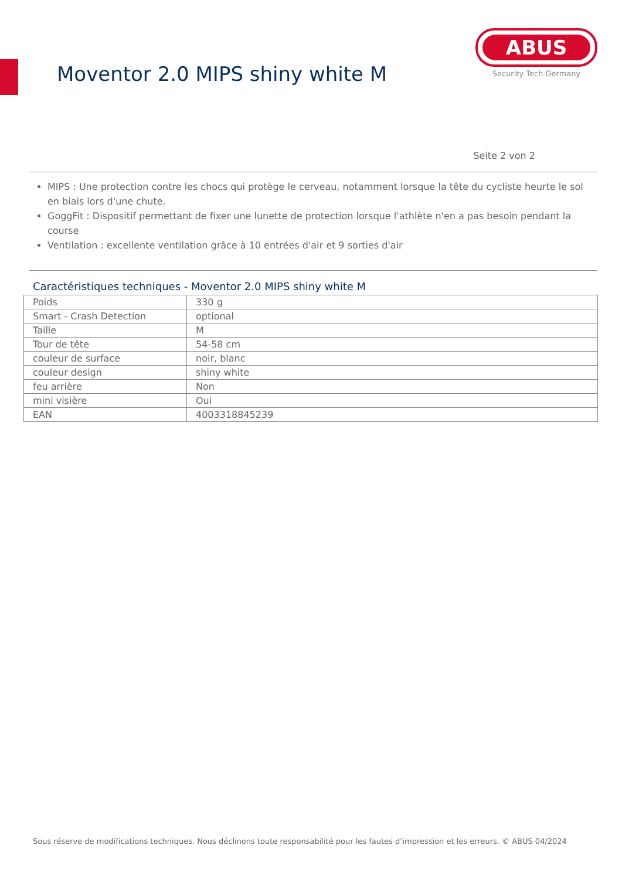Moventor 2.0 MIPS shiny white M
ABUS
Security Tech Germany
Seite 2 von 2
MIPS : Une protection contre les chocs qui protège le cerveau, notamment lorsque la tête du cycliste heurte le sol en biais lors d'une chute.
GoggFit : Dispositif permettant de fixer une lunette de protection lorsque l'athlète n'en a pas besoin pendant la course
Ventilation : excellente ventilation grâce à 10 entrées d'air et 9 sorties d'air
Caractéristiques techniques - Moventor 2.0 MIPS shiny white M
| Poids | 330 g |
| Smart - Crash Detection | optional |
| Taille | M |
| Tour de tête | 54-58 cm |
| couleur de surface | noir, blanc |
| couleur design | shiny white |
| feu arrière | Non |
| mini visière | Oui |
| EAN | 4003318845239 |
Sous réserve de modifications techniques. Nous déclinons toute responsabilité pour les fautes d’impression et les erreurs. © ABUS 04/2024